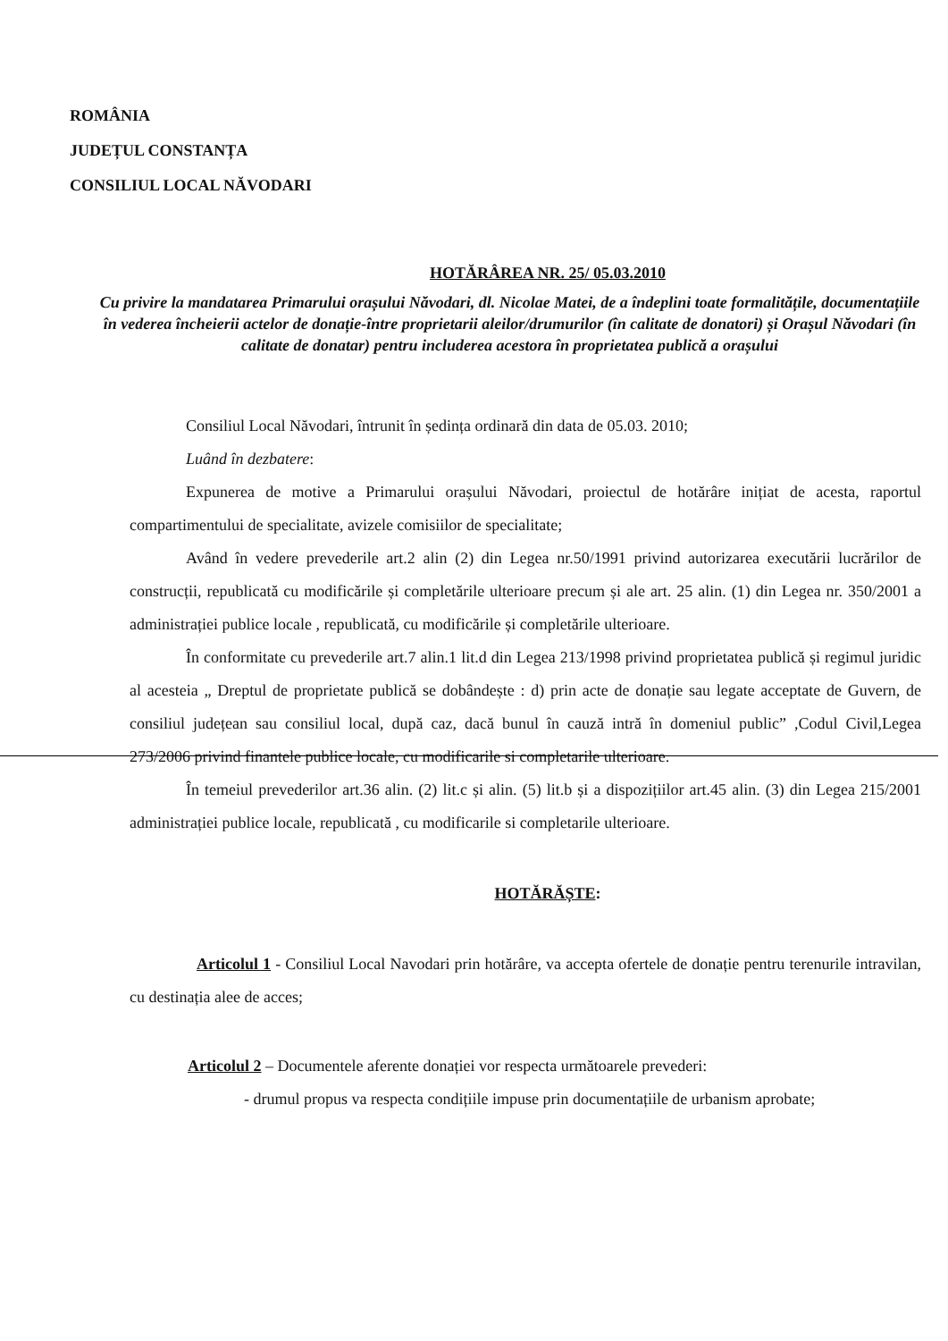ROMÂNIA
JUDEȚUL CONSTANȚA
CONSILIUL LOCAL NĂVODARI
HOTĂRÂREA NR. 25/ 05.03.2010
Cu privire la mandatarea Primarului orașului Năvodari, dl. Nicolae Matei, de a îndeplini toate formalitățile, documentațiile în vederea încheierii actelor de donație-între proprietarii aleilor/drumurilor (în calitate de donatori) și Orașul Năvodari (în calitate de donatar) pentru includerea acestora în proprietatea publică a orașului
Consiliul Local Năvodari, întrunit în ședința ordinară din data de 05.03. 2010;
Luând în dezbatere:
Expunerea de motive a Primarului orașului Năvodari, proiectul de hotărâre inițiat de acesta, raportul compartimentului de specialitate, avizele comisiilor de specialitate;
Având în vedere prevederile art.2 alin (2) din Legea nr.50/1991 privind autorizarea executării lucrărilor de construcții, republicată cu modificările și completările ulterioare precum și ale art. 25 alin. (1) din Legea nr. 350/2001 a administrației publice locale , republicată, cu modificările și completările ulterioare.
În conformitate cu prevederile art.7 alin.1 lit.d din Legea 213/1998 privind proprietatea publică și regimul juridic al acesteia „ Dreptul de proprietate publică se dobândește : d) prin acte de donație sau legate acceptate de Guvern, de consiliul județean sau consiliul local, după caz, dacă bunul în cauză intră în domeniul public” ,Codul Civil,Legea 273/2006 privind finantele publice locale, cu modificarile si completarile ulterioare.
În temeiul prevederilor art.36 alin. (2) lit.c și alin. (5) lit.b și a dispozițiilor art.45 alin. (3) din Legea 215/2001 administrației publice locale, republicată , cu modificarile si completarile ulterioare.
HOTĂRĂȘTE:
Articolul 1 - Consiliul Local Navodari prin hotărâre, va accepta ofertele de donație pentru terenurile intravilan, cu destinația alee de acces;
Articolul 2 – Documentele aferente donației vor respecta următoarele prevederi:
- drumul propus va respecta condițiile impuse prin documentațiile de urbanism aprobate;